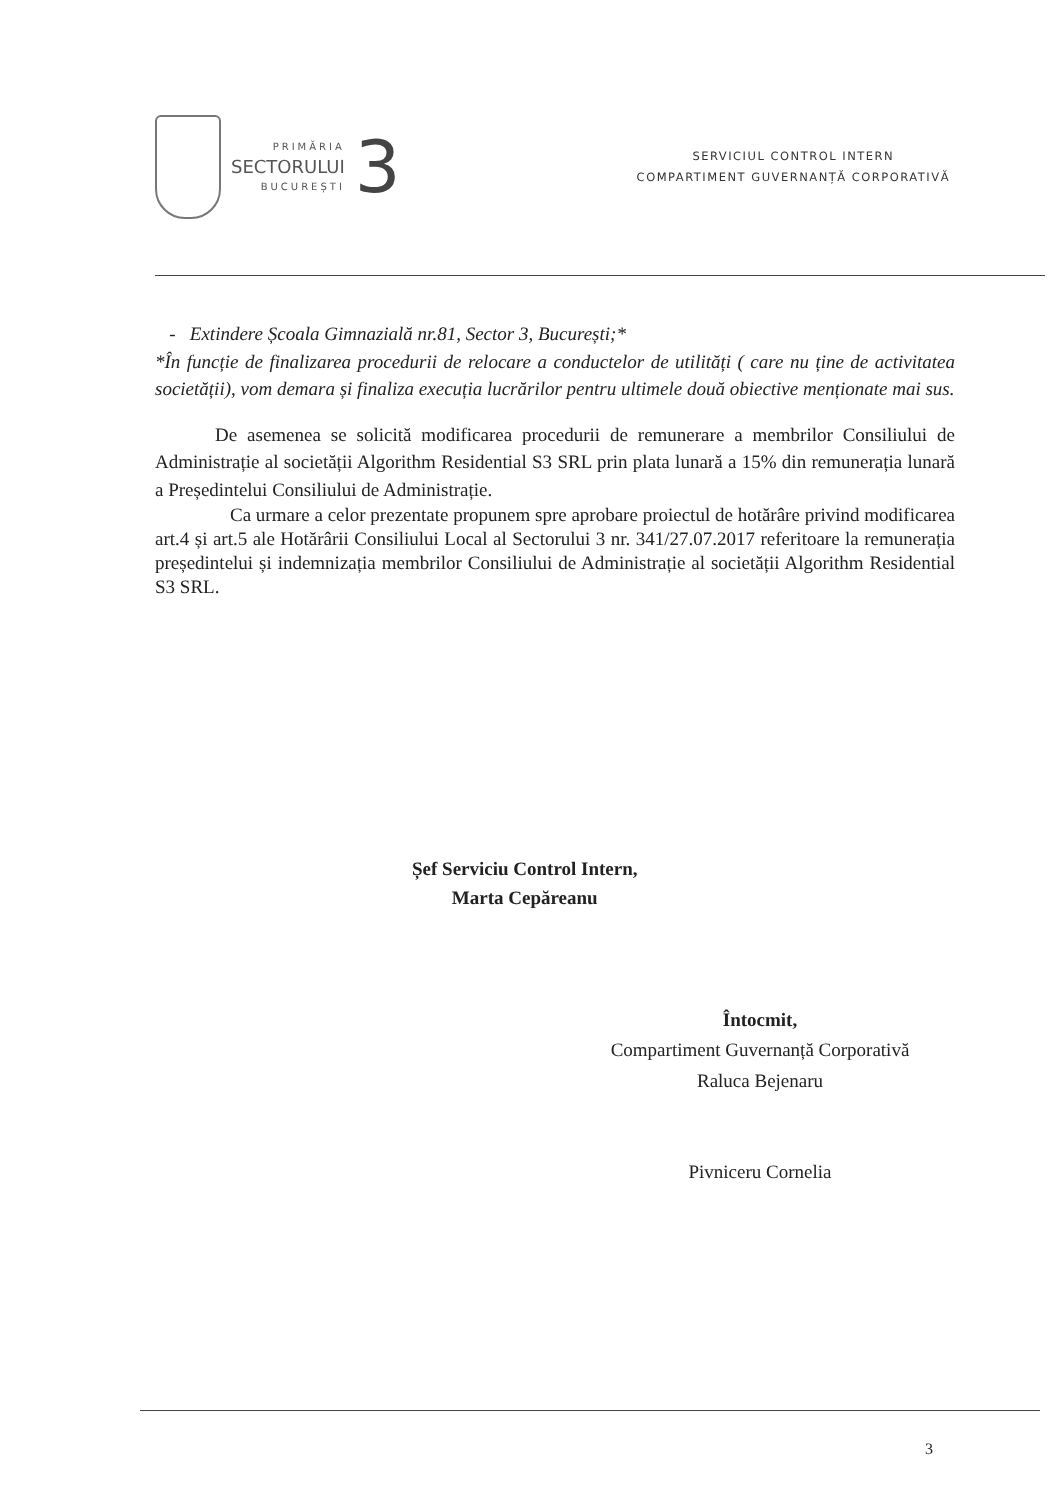PRIMĂRIA
SECTORULUI
BUCUREȘTI
3
SERVICIUL CONTROL INTERN
COMPARTIMENT GUVERNANȚĂ CORPORATIVĂ
- Extindere Școala Gimnazială nr.81, Sector 3, București;*
*În funcție de finalizarea procedurii de relocare a conductelor de utilități ( care nu ține de activitatea societății), vom demara și finaliza execuția lucrărilor pentru ultimele două obiective menționate mai sus.
De asemenea se solicită modificarea procedurii de remunerare a membrilor Consiliului de Administrație al societății Algorithm Residential S3 SRL prin plata lunară a 15% din remunerația lunară a Președintelui Consiliului de Administrație.
Ca urmare a celor prezentate propunem spre aprobare proiectul de hotărâre privind modificarea art.4 și art.5 ale Hotărârii Consiliului Local al Sectorului 3 nr. 341/27.07.2017 referitoare la remunerația președintelui și indemnizația membrilor Consiliului de Administrație al societății Algorithm Residential S3 SRL.
Șef Serviciu Control Intern,
Marta Cepăreanu
Întocmit,
Compartiment Guvernanță Corporativă
Raluca Bejenaru
Pivniceru Cornelia
3